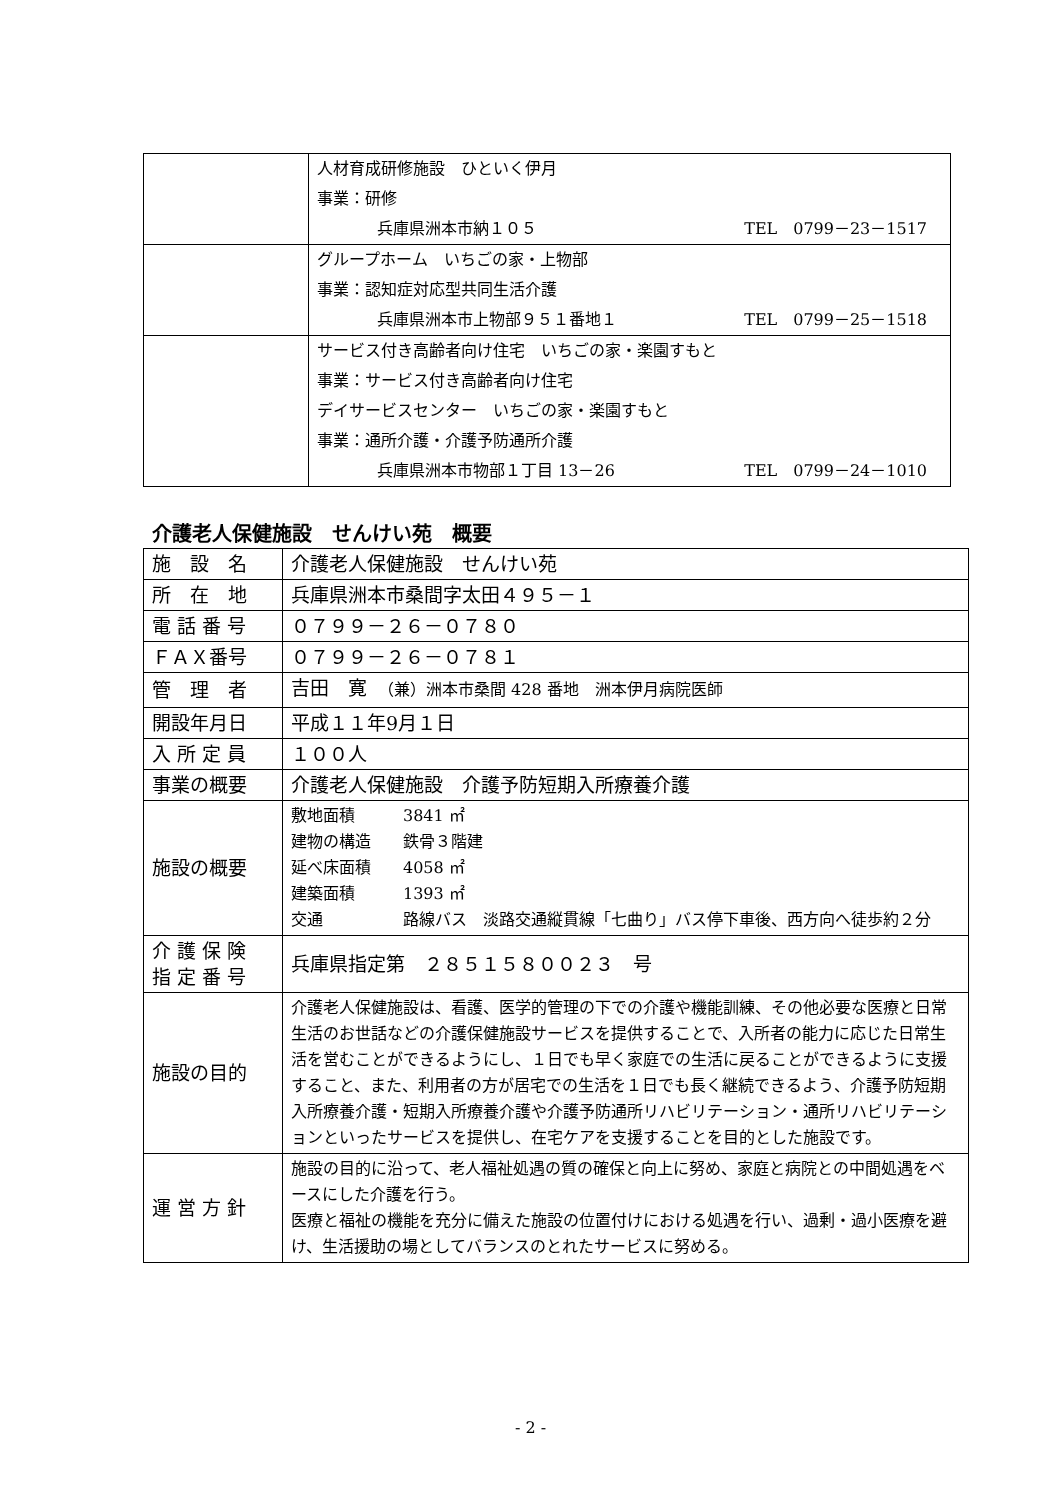| | 人材育成研修施設 ひといく伊月 事業：研修 兵庫県洲本市納１０５ TEL 0799－23－1517 |
| | グループホーム いちごの家・上物部 事業：認知症対応型共同生活介護 兵庫県洲本市上物部９５１番地１ TEL 0799－25－1518 |
| | サービス付き高齢者向け住宅 いちごの家・楽園すもと 事業：サービス付き高齢者向け住宅 デイサービスセンター いちごの家・楽園すもと 事業：通所介護・介護予防通所介護 兵庫県洲本市物部１丁目 13－26 TEL 0799－24－1010 |
介護老人保健施設　せんけい苑　概要
| 施 設 名 | 介護老人保健施設 せんけい苑 |
| 所 在 地 | 兵庫県洲本市桑間字太田４９５－１ |
| 電 話 番 号 | ０７９９－２６－０７８０ |
| ＦＡＸ番号 | ０７９９－２６－０７８１ |
| 管 理 者 | 吉田 寛 （兼）洲本市桑間 428 番地 洲本伊月病院医師 |
| 開設年月日 | 平成１１年9月１日 |
| 入 所 定 員 | １００人 |
| 事業の概要 | 介護老人保健施設 介護予防短期入所療養介護 |
| 施設の概要 | 敷地面積 3841 ㎡ 建物の構造 鉄骨３階建 延べ床面積 4058 ㎡ 建築面積 1393 ㎡ 交通 路線バス 淡路交通縦貫線「七曲り」バス停下車後、西方向へ徒歩約２分 |
| 介 護 保 険 指 定 番 号 | 兵庫県指定第 ２８５１５８００２３ 号 |
| 施設の目的 | 介護老人保健施設は、看護、医学的管理の下での介護や機能訓練、その他必要な医療と日常生活のお世話などの介護保健施設サービスを提供することで、入所者の能力に応じた日常生活を営むことができるようにし、１日でも早く家庭での生活に戻ることができるように支援すること、また、利用者の方が居宅での生活を１日でも長く継続できるよう、介護予防短期入所療養介護・短期入所療養介護や介護予防通所リハビリテーション・通所リハビリテーションといったサービスを提供し、在宅ケアを支援することを目的とした施設です。 |
| 運 営 方 針 | 施設の目的に沿って、老人福祉処遇の質の確保と向上に努め、家庭と病院との中間処遇をベースにした介護を行う。 医療と福祉の機能を充分に備えた施設の位置付けにおける処遇を行い、過剰・過小医療を避け、生活援助の場としてバランスのとれたサービスに努める。 |
- 2 -